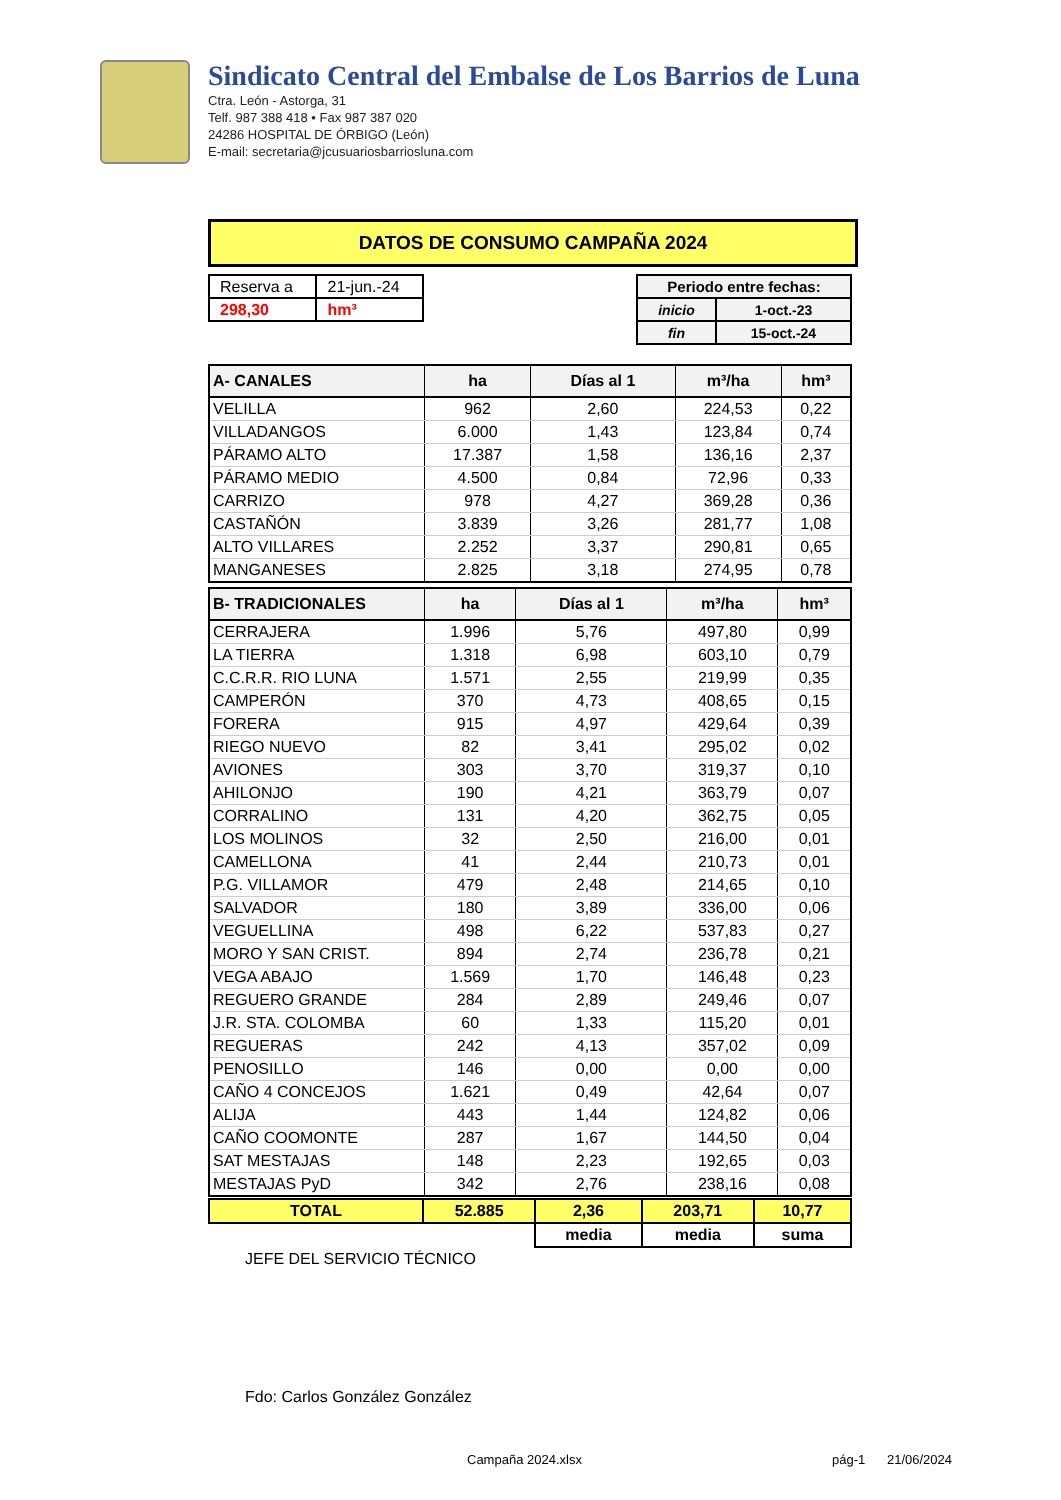Sindicato Central del Embalse de Los Barrios de Luna
Ctra. León - Astorga, 31
Telf. 987 388 418 • Fax 987 387 020
24286 HOSPITAL DE ÓRBIGO (León)
E-mail: secretaria@jcusuariosbarriosluna.com
DATOS DE CONSUMO CAMPAÑA 2024
| Reserva a | 21-jun.-24 |
| 298,30 | hm³ |
| Periodo entre fechas: | |
| inicio | 1-oct.-23 |
| fin | 15-oct.-24 |
| A- CANALES | ha | Días al 1 | m³/ha | hm³ |
| --- | --- | --- | --- | --- |
| VELILLA | 962 | 2,60 | 224,53 | 0,22 |
| VILLADANGOS | 6.000 | 1,43 | 123,84 | 0,74 |
| PÁRAMO ALTO | 17.387 | 1,58 | 136,16 | 2,37 |
| PÁRAMO MEDIO | 4.500 | 0,84 | 72,96 | 0,33 |
| CARRIZO | 978 | 4,27 | 369,28 | 0,36 |
| CASTAÑÓN | 3.839 | 3,26 | 281,77 | 1,08 |
| ALTO VILLARES | 2.252 | 3,37 | 290,81 | 0,65 |
| MANGANESES | 2.825 | 3,18 | 274,95 | 0,78 |
| B- TRADICIONALES | ha | Días al 1 | m³/ha | hm³ |
| --- | --- | --- | --- | --- |
| CERRAJERA | 1.996 | 5,76 | 497,80 | 0,99 |
| LA TIERRA | 1.318 | 6,98 | 603,10 | 0,79 |
| C.C.R.R. RIO LUNA | 1.571 | 2,55 | 219,99 | 0,35 |
| CAMPERÓN | 370 | 4,73 | 408,65 | 0,15 |
| FORERA | 915 | 4,97 | 429,64 | 0,39 |
| RIEGO NUEVO | 82 | 3,41 | 295,02 | 0,02 |
| AVIONES | 303 | 3,70 | 319,37 | 0,10 |
| AHILONJO | 190 | 4,21 | 363,79 | 0,07 |
| CORRALINO | 131 | 4,20 | 362,75 | 0,05 |
| LOS MOLINOS | 32 | 2,50 | 216,00 | 0,01 |
| CAMELLONA | 41 | 2,44 | 210,73 | 0,01 |
| P.G. VILLAMOR | 479 | 2,48 | 214,65 | 0,10 |
| SALVADOR | 180 | 3,89 | 336,00 | 0,06 |
| VEGUELLINA | 498 | 6,22 | 537,83 | 0,27 |
| MORO Y SAN CRIST. | 894 | 2,74 | 236,78 | 0,21 |
| VEGA ABAJO | 1.569 | 1,70 | 146,48 | 0,23 |
| REGUERO GRANDE | 284 | 2,89 | 249,46 | 0,07 |
| J.R. STA. COLOMBA | 60 | 1,33 | 115,20 | 0,01 |
| REGUERAS | 242 | 4,13 | 357,02 | 0,09 |
| PENOSILLO | 146 | 0,00 | 0,00 | 0,00 |
| CAÑO 4 CONCEJOS | 1.621 | 0,49 | 42,64 | 0,07 |
| ALIJA | 443 | 1,44 | 124,82 | 0,06 |
| CAÑO COOMONTE | 287 | 1,67 | 144,50 | 0,04 |
| SAT MESTAJAS | 148 | 2,23 | 192,65 | 0,03 |
| MESTAJAS PyD | 342 | 2,76 | 238,16 | 0,08 |
| TOTAL | 52.885 | 2,36 | 203,71 | 10,77 |
| | | media | media | suma |
JEFE DEL SERVICIO TÉCNICO
Fdo: Carlos González González
Campaña 2024.xlsx pág-1 21/06/2024